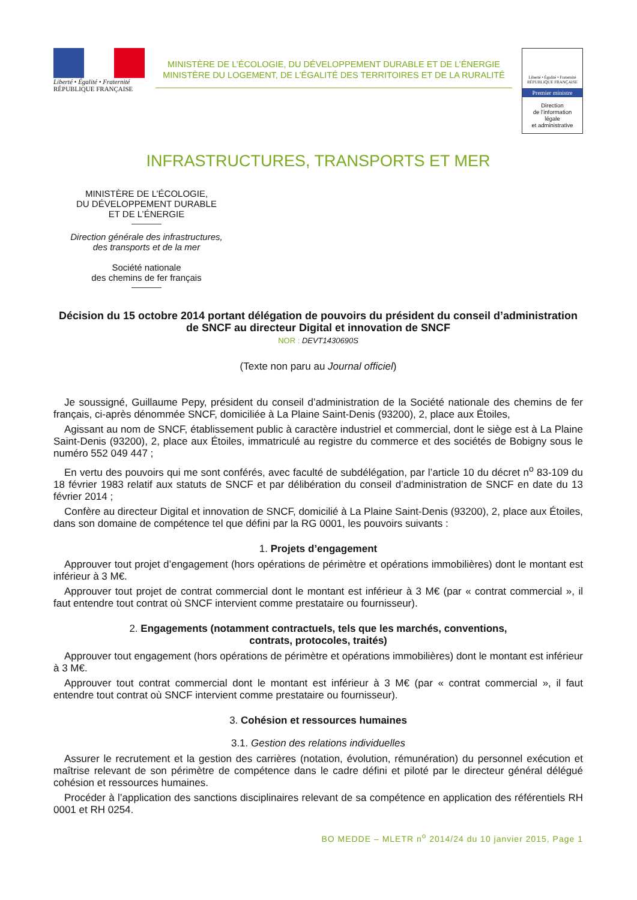Liberté • Égalité • Fraternité
RÉPUBLIQUE FRANÇAISE
MINISTÈRE DE L’ÉCOLOGIE, DU DÉVELOPPEMENT DURABLE ET DE L’ÉNERGIE
MINISTÈRE DU LOGEMENT, DE L’ÉGALITÉ DES TERRITOIRES ET DE LA RURALITÉ
Liberté • Égalité • Fraternité
RÉPUBLIQUE FRANÇAISE
Premier ministre
Direction
de l’information
légale
et administrative
INFRASTRUCTURES, TRANSPORTS ET MER
MINISTÈRE DE L’ÉCOLOGIE,
DU DÉVELOPPEMENT DURABLE
ET DE L’ÉNERGIE
Direction générale des infrastructures,
des transports et de la mer
Société nationale
des chemins de fer français
Décision du 15 octobre 2014 portant délégation de pouvoirs du président du conseil d’administration de SNCF au directeur Digital et innovation de SNCF
NOR : DEVT1430690S
(Texte non paru au Journal officiel)
Je soussigné, Guillaume Pepy, président du conseil d’administration de la Société nationale des chemins de fer français, ci-après dénommée SNCF, domiciliée à La Plaine Saint-Denis (93200), 2, place aux Étoiles,
Agissant au nom de SNCF, établissement public à caractère industriel et commercial, dont le siège est à La Plaine Saint-Denis (93200), 2, place aux Étoiles, immatriculé au registre du commerce et des sociétés de Bobigny sous le numéro 552 049 447 ;
En vertu des pouvoirs qui me sont conférés, avec faculté de subdélégation, par l’article 10 du décret n<sup>o</sup> 83-109 du 18 février 1983 relatif aux statuts de SNCF et par délibération du conseil d’administration de SNCF en date du 13 février 2014 ;
Confère au directeur Digital et innovation de SNCF, domicilié à La Plaine Saint-Denis (93200), 2, place aux Étoiles, dans son domaine de compétence tel que défini par la RG 0001, les pouvoirs suivants :
1. Projets d’engagement
Approuver tout projet d’engagement (hors opérations de périmètre et opérations immobilières) dont le montant est inférieur à 3 M€.
Approuver tout projet de contrat commercial dont le montant est inférieur à 3 M€ (par « contrat commercial », il faut entendre tout contrat où SNCF intervient comme prestataire ou fournisseur).
2. Engagements (notamment contractuels, tels que les marchés, conventions,
contrats, protocoles, traités)
Approuver tout engagement (hors opérations de périmètre et opérations immobilières) dont le montant est inférieur à 3 M€.
Approuver tout contrat commercial dont le montant est inférieur à 3 M€ (par « contrat commercial », il faut entendre tout contrat où SNCF intervient comme prestataire ou fournisseur).
3. Cohésion et ressources humaines
3.1. Gestion des relations individuelles
Assurer le recrutement et la gestion des carrières (notation, évolution, rémunération) du personnel exécution et maîtrise relevant de son périmètre de compétence dans le cadre défini et piloté par le directeur général délégué cohésion et ressources humaines.
Procéder à l’application des sanctions disciplinaires relevant de sa compétence en application des référentiels RH 0001 et RH 0254.
BO MEDDE – MLETR n<sup>o</sup> 2014/24 du 10 janvier 2015, Page 1